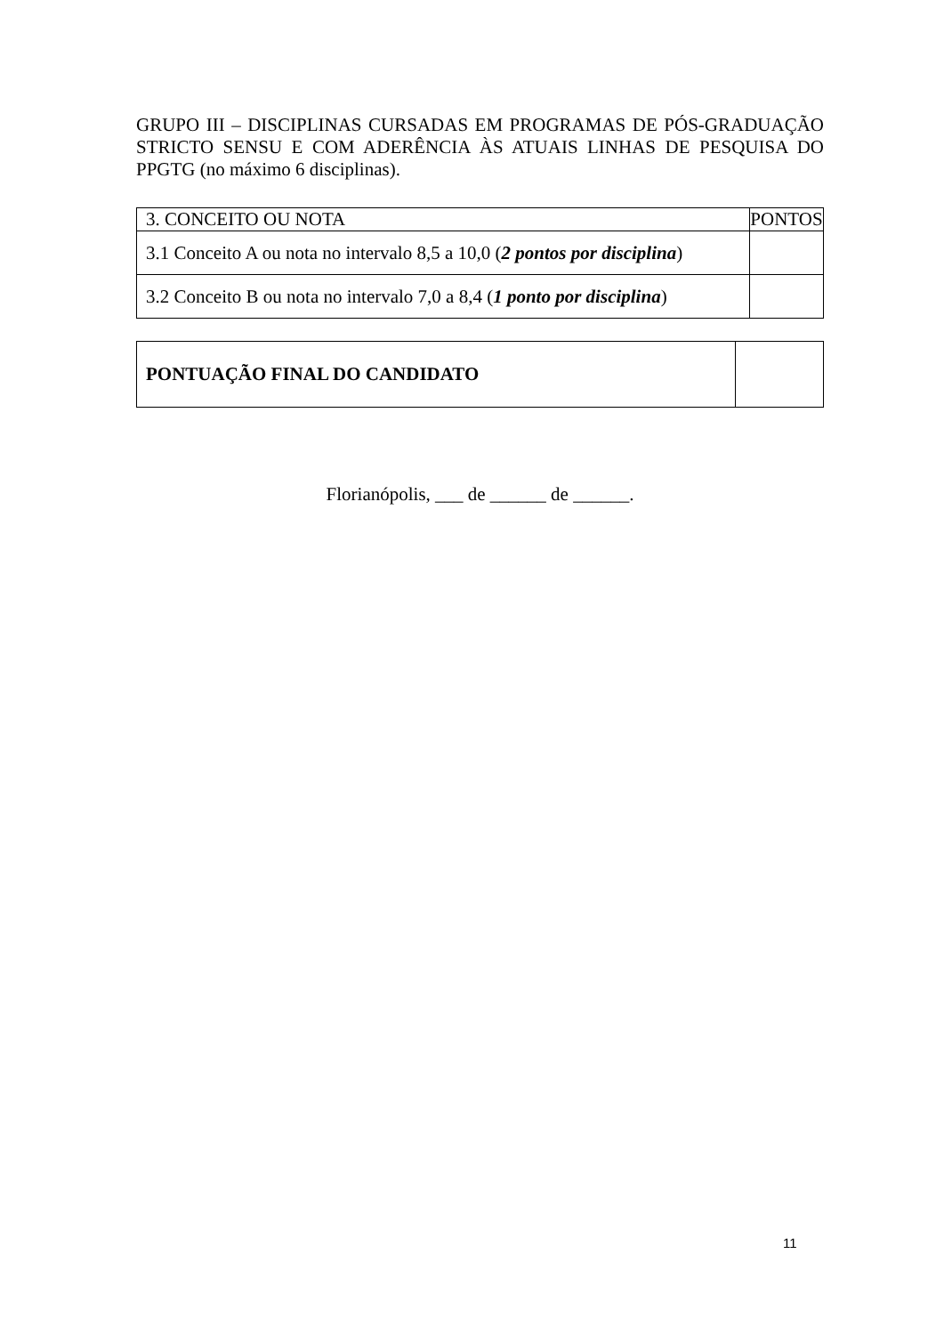GRUPO III – DISCIPLINAS CURSADAS EM PROGRAMAS DE PÓS-GRADUAÇÃO STRICTO SENSU E COM ADERÊNCIA ÀS ATUAIS LINHAS DE PESQUISA DO PPGTG (no máximo 6 disciplinas).
| 3. CONCEITO OU NOTA | PONTOS |
| 3.1 Conceito A ou nota no intervalo 8,5 a 10,0 ( 2 pontos por disciplina ) | |
| 3.2 Conceito B ou nota no intervalo 7,0 a 8,4 ( 1 ponto por disciplina ) | |
| PONTUAÇÃO FINAL DO CANDIDATO | |
Florianópolis, ___ de ______ de ______.
11